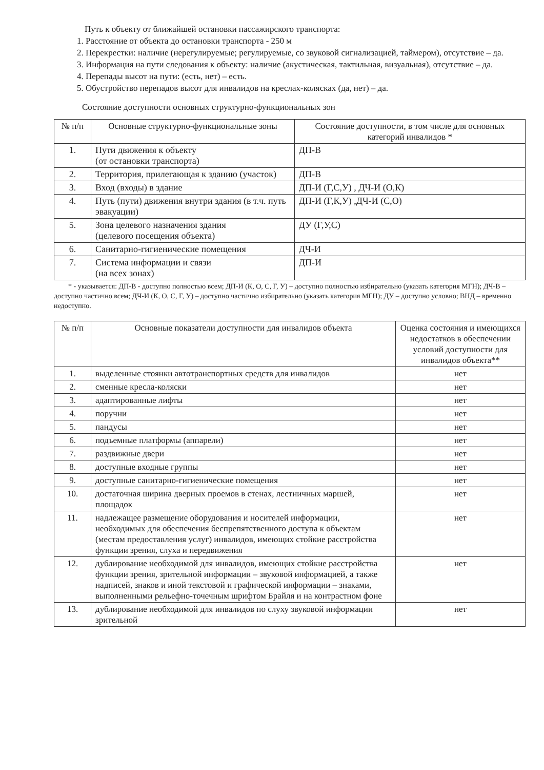Путь к объекту от ближайшей остановки пассажирского транспорта:
1. Расстояние от объекта до остановки транспорта - 250 м
2. Перекрестки: наличие (нерегулируемые; регулируемые, со звуковой сигнализацией, таймером), отсутствие – да.
3. Информация на пути следования к объекту: наличие (акустическая, тактильная, визуальная), отсутствие – да.
4. Перепады высот на пути: (есть, нет) – есть.
5. Обустройство перепадов высот для инвалидов на креслах-колясках (да, нет) – да.
Состояние доступности основных структурно-функциональных зон
| № п/п | Основные структурно-функциональные зоны | Состояние доступности, в том числе для основных категорий инвалидов * |
| --- | --- | --- |
| 1. | Пути движения к объекту (от остановки транспорта) | ДП-В |
| 2. | Территория, прилегающая к зданию (участок) | ДП-В |
| 3. | Вход (входы) в здание | ДП-И (Г,С,У) , ДЧ-И (О,К) |
| 4. | Путь (пути) движения внутри здания (в т.ч. путь эвакуации) | ДП-И (Г,К,У) ,ДЧ-И (С,О) |
| 5. | Зона целевого назначения здания (целевого посещения объекта) | ДУ (Г,У,С) |
| 6. | Санитарно-гигиенические помещения | ДЧ-И |
| 7. | Система информации и связи (на всех зонах) | ДП-И |
* - указывается: ДП-В - доступно полностью всем; ДП-И (К, О, С, Г, У) – доступно полностью избирательно (указать категория МГН); ДЧ-В – доступно частично всем; ДЧ-И (К, О, С, Г, У) – доступно частично избирательно (указать категория МГН); ДУ – доступно условно; ВНД – временно недоступно.
| № п/п | Основные показатели доступности для инвалидов объекта | Оценка состояния и имеющихся недостатков в обеспечении условий доступности для инвалидов объекта** |
| --- | --- | --- |
| 1. | выделенные стоянки автотранспортных средств для инвалидов | нет |
| 2. | сменные кресла-коляски | нет |
| 3. | адаптированные лифты | нет |
| 4. | поручни | нет |
| 5. | пандусы | нет |
| 6. | подъемные платформы (аппарели) | нет |
| 7. | раздвижные двери | нет |
| 8. | доступные входные группы | нет |
| 9. | доступные санитарно-гигиенические помещения | нет |
| 10. | достаточная ширина дверных проемов в стенах, лестничных маршей, площадок | нет |
| 11. | надлежащее размещение оборудования и носителей информации, необходимых для обеспечения беспрепятственного доступа к объектам (местам предоставления услуг) инвалидов, имеющих стойкие расстройства функции зрения, слуха и передвижения | нет |
| 12. | дублирование необходимой для инвалидов, имеющих стойкие расстройства функции зрения, зрительной информации – звуковой информацией, а также надписей, знаков и иной текстовой и графической информации – знаками, выполненными рельефно-точечным шрифтом Брайля и на контрастном фоне | нет |
| 13. | дублирование необходимой для инвалидов по слуху звуковой информации зрительной | нет |